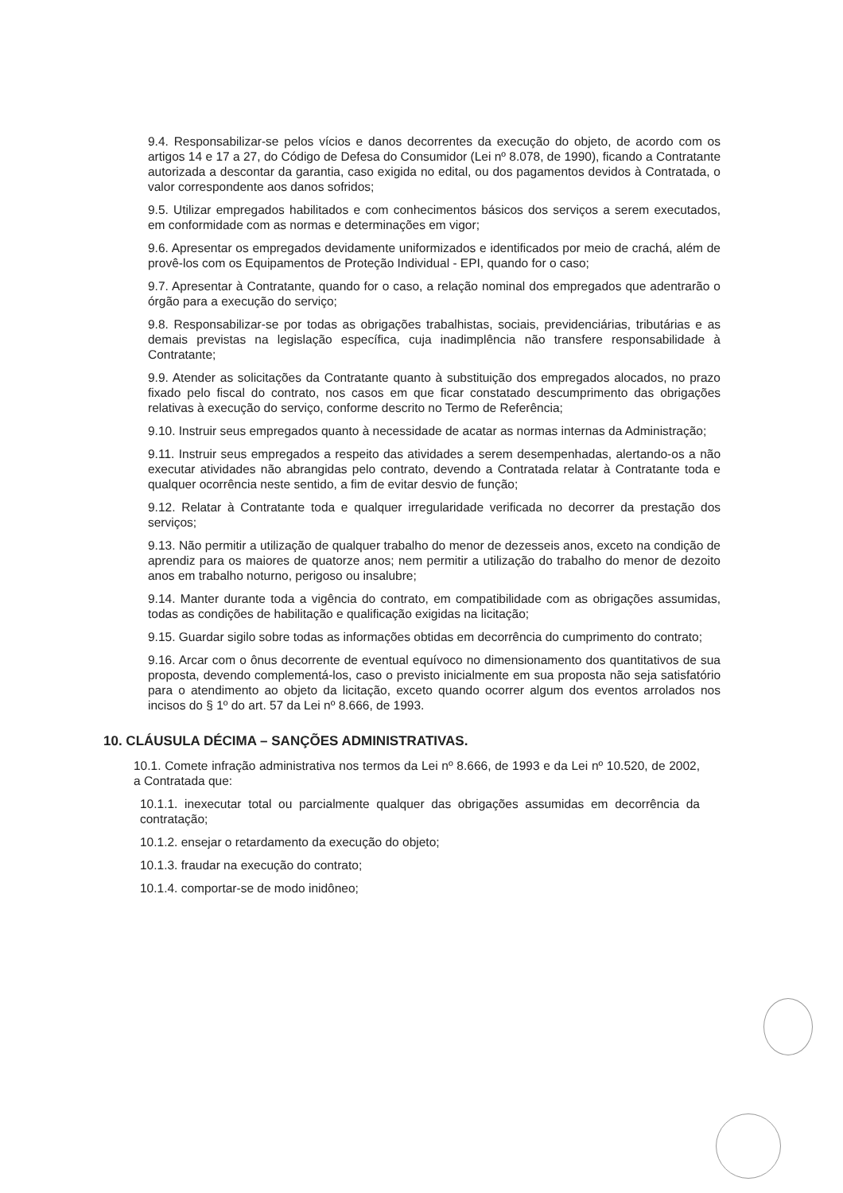9.4. Responsabilizar-se pelos vícios e danos decorrentes da execução do objeto, de acordo com os artigos 14 e 17 a 27, do Código de Defesa do Consumidor (Lei nº 8.078, de 1990), ficando a Contratante autorizada a descontar da garantia, caso exigida no edital, ou dos pagamentos devidos à Contratada, o valor correspondente aos danos sofridos;
9.5. Utilizar empregados habilitados e com conhecimentos básicos dos serviços a serem executados, em conformidade com as normas e determinações em vigor;
9.6. Apresentar os empregados devidamente uniformizados e identificados por meio de crachá, além de provê-los com os Equipamentos de Proteção Individual - EPI, quando for o caso;
9.7. Apresentar à Contratante, quando for o caso, a relação nominal dos empregados que adentrarão o órgão para a execução do serviço;
9.8. Responsabilizar-se por todas as obrigações trabalhistas, sociais, previdenciárias, tributárias e as demais previstas na legislação específica, cuja inadimplência não transfere responsabilidade à Contratante;
9.9. Atender as solicitações da Contratante quanto à substituição dos empregados alocados, no prazo fixado pelo fiscal do contrato, nos casos em que ficar constatado descumprimento das obrigações relativas à execução do serviço, conforme descrito no Termo de Referência;
9.10. Instruir seus empregados quanto à necessidade de acatar as normas internas da Administração;
9.11. Instruir seus empregados a respeito das atividades a serem desempenhadas, alertando-os a não executar atividades não abrangidas pelo contrato, devendo a Contratada relatar à Contratante toda e qualquer ocorrência neste sentido, a fim de evitar desvio de função;
9.12. Relatar à Contratante toda e qualquer irregularidade verificada no decorrer da prestação dos serviços;
9.13. Não permitir a utilização de qualquer trabalho do menor de dezesseis anos, exceto na condição de aprendiz para os maiores de quatorze anos; nem permitir a utilização do trabalho do menor de dezoito anos em trabalho noturno, perigoso ou insalubre;
9.14. Manter durante toda a vigência do contrato, em compatibilidade com as obrigações assumidas, todas as condições de habilitação e qualificação exigidas na licitação;
9.15. Guardar sigilo sobre todas as informações obtidas em decorrência do cumprimento do contrato;
9.16. Arcar com o ônus decorrente de eventual equívoco no dimensionamento dos quantitativos de sua proposta, devendo complementá-los, caso o previsto inicialmente em sua proposta não seja satisfatório para o atendimento ao objeto da licitação, exceto quando ocorrer algum dos eventos arrolados nos incisos do § 1º do art. 57 da Lei nº 8.666, de 1993.
10. CLÁUSULA DÉCIMA – SANÇÕES ADMINISTRATIVAS.
10.1. Comete infração administrativa nos termos da Lei nº 8.666, de 1993 e da Lei nº 10.520, de 2002, a Contratada que:
10.1.1. inexecutar total ou parcialmente qualquer das obrigações assumidas em decorrência da contratação;
10.1.2. ensejar o retardamento da execução do objeto;
10.1.3. fraudar na execução do contrato;
10.1.4. comportar-se de modo inidôneo;